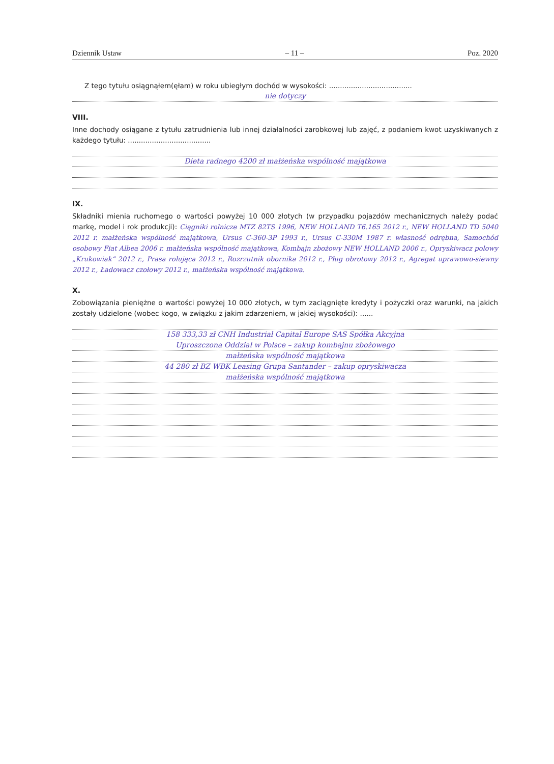Dziennik Ustaw – 11 – Poz. 2020
Z tego tytułu osiągnąłem(ęłam) w roku ubiegłym dochód w wysokości: ......................................
nie dotyczy
VIII.
Inne dochody osiągane z tytułu zatrudnienia lub innej działalności zarobkowej lub zajęć, z podaniem kwot uzyskiwanych z każdego tytułu: ......................................
Dieta radnego 4200 zł małżeńska wspólność majątkowa
IX.
Składniki mienia ruchomego o wartości powyżej 10 000 złotych (w przypadku pojazdów mechanicznych należy podać markę, model i rok produkcji): Ciągniki rolnicze MTZ 82TS 1996, NEW HOLLAND T6.165 2012 r., NEW HOLLAND TD 5040 2012 r. małżeńska wspólność majątkowa, Ursus C-360-3P 1993 r., Ursus C-330M 1987 r. własność odrębna, Samochód osobowy Fiat Albea 2006 r. małżeńska wspólność majątkowa, Kombajn zbożowy NEW HOLLAND 2006 r., Opryskiwacz polowy „Krukowiak” 2012 r., Prasa rolująca 2012 r., Rozrzutnik obornika 2012 r., Pług obrotowy 2012 r., Agregat uprawowo-siewny 2012 r., Ładowacz czołowy 2012 r., małżeńska wspólność majątkowa.
X.
Zobowiązania pieniężne o wartości powyżej 10 000 złotych, w tym zaciągnięte kredyty i pożyczki oraz warunki, na jakich zostały udzielone (wobec kogo, w związku z jakim zdarzeniem, w jakiej wysokości): ......
158 333,33 zł CNH Industrial Capital Europe SAS Spółka Akcyjna
Uproszczona Oddział w Polsce – zakup kombajnu zbożowego
małżeńska wspólność majątkowa
44 280 zł BZ WBK Leasing Grupa Santander – zakup opryskiwacza
małżeńska wspólność majątkowa